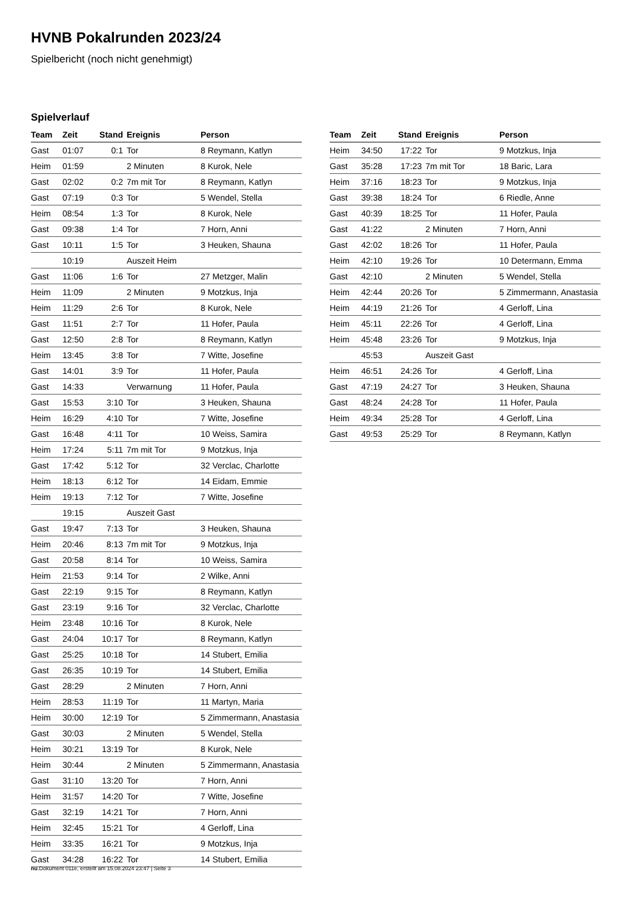HVNB Pokalrunden 2023/24
Spielbericht (noch nicht genehmigt)
Spielverlauf
| Team | Zeit | Stand | Ereignis | Person |
| --- | --- | --- | --- | --- |
| Gast | 01:07 | 0:1 | Tor | 8 Reymann, Katlyn |
| Heim | 01:59 | | 2 Minuten | 8 Kurok, Nele |
| Gast | 02:02 | 0:2 | 7m mit Tor | 8 Reymann, Katlyn |
| Gast | 07:19 | 0:3 | Tor | 5 Wendel, Stella |
| Heim | 08:54 | 1:3 | Tor | 8 Kurok, Nele |
| Gast | 09:38 | 1:4 | Tor | 7 Horn, Anni |
| Gast | 10:11 | 1:5 | Tor | 3 Heuken, Shauna |
| | 10:19 | | Auszeit Heim | |
| Gast | 11:06 | 1:6 | Tor | 27 Metzger, Malin |
| Heim | 11:09 | | 2 Minuten | 9 Motzkus, Inja |
| Heim | 11:29 | 2:6 | Tor | 8 Kurok, Nele |
| Gast | 11:51 | 2:7 | Tor | 11 Hofer, Paula |
| Gast | 12:50 | 2:8 | Tor | 8 Reymann, Katlyn |
| Heim | 13:45 | 3:8 | Tor | 7 Witte, Josefine |
| Gast | 14:01 | 3:9 | Tor | 11 Hofer, Paula |
| Gast | 14:33 | | Verwarnung | 11 Hofer, Paula |
| Gast | 15:53 | 3:10 | Tor | 3 Heuken, Shauna |
| Heim | 16:29 | 4:10 | Tor | 7 Witte, Josefine |
| Gast | 16:48 | 4:11 | Tor | 10 Weiss, Samira |
| Heim | 17:24 | 5:11 | 7m mit Tor | 9 Motzkus, Inja |
| Gast | 17:42 | 5:12 | Tor | 32 Verclac, Charlotte |
| Heim | 18:13 | 6:12 | Tor | 14 Eidam, Emmie |
| Heim | 19:13 | 7:12 | Tor | 7 Witte, Josefine |
| | 19:15 | | Auszeit Gast | |
| Gast | 19:47 | 7:13 | Tor | 3 Heuken, Shauna |
| Heim | 20:46 | 8:13 | 7m mit Tor | 9 Motzkus, Inja |
| Gast | 20:58 | 8:14 | Tor | 10 Weiss, Samira |
| Heim | 21:53 | 9:14 | Tor | 2 Wilke, Anni |
| Gast | 22:19 | 9:15 | Tor | 8 Reymann, Katlyn |
| Gast | 23:19 | 9:16 | Tor | 32 Verclac, Charlotte |
| Heim | 23:48 | 10:16 | Tor | 8 Kurok, Nele |
| Gast | 24:04 | 10:17 | Tor | 8 Reymann, Katlyn |
| Gast | 25:25 | 10:18 | Tor | 14 Stubert, Emilia |
| Gast | 26:35 | 10:19 | Tor | 14 Stubert, Emilia |
| Gast | 28:29 | | 2 Minuten | 7 Horn, Anni |
| Heim | 28:53 | 11:19 | Tor | 11 Martyn, Maria |
| Heim | 30:00 | 12:19 | Tor | 5 Zimmermann, Anastasia |
| Gast | 30:03 | | 2 Minuten | 5 Wendel, Stella |
| Heim | 30:21 | 13:19 | Tor | 8 Kurok, Nele |
| Heim | 30:44 | | 2 Minuten | 5 Zimmermann, Anastasia |
| Gast | 31:10 | 13:20 | Tor | 7 Horn, Anni |
| Heim | 31:57 | 14:20 | Tor | 7 Witte, Josefine |
| Gast | 32:19 | 14:21 | Tor | 7 Horn, Anni |
| Heim | 32:45 | 15:21 | Tor | 4 Gerloff, Lina |
| Heim | 33:35 | 16:21 | Tor | 9 Motzkus, Inja |
| Gast | 34:28 | 16:22 | Tor | 14 Stubert, Emilia |
| Team | Zeit | Stand | Ereignis | Person |
| --- | --- | --- | --- | --- |
| Heim | 34:50 | 17:22 | Tor | 9 Motzkus, Inja |
| Gast | 35:28 | 17:23 | 7m mit Tor | 18 Baric, Lara |
| Heim | 37:16 | 18:23 | Tor | 9 Motzkus, Inja |
| Gast | 39:38 | 18:24 | Tor | 6 Riedle, Anne |
| Gast | 40:39 | 18:25 | Tor | 11 Hofer, Paula |
| Gast | 41:22 | | 2 Minuten | 7 Horn, Anni |
| Gast | 42:02 | 18:26 | Tor | 11 Hofer, Paula |
| Heim | 42:10 | 19:26 | Tor | 10 Determann, Emma |
| Gast | 42:10 | | 2 Minuten | 5 Wendel, Stella |
| Heim | 42:44 | 20:26 | Tor | 5 Zimmermann, Anastasia |
| Heim | 44:19 | 21:26 | Tor | 4 Gerloff, Lina |
| Heim | 45:11 | 22:26 | Tor | 4 Gerloff, Lina |
| Heim | 45:48 | 23:26 | Tor | 9 Motzkus, Inja |
| | 45:53 | | Auszeit Gast | |
| Heim | 46:51 | 24:26 | Tor | 4 Gerloff, Lina |
| Gast | 47:19 | 24:27 | Tor | 3 Heuken, Shauna |
| Gast | 48:24 | 24:28 | Tor | 11 Hofer, Paula |
| Heim | 49:34 | 25:28 | Tor | 4 Gerloff, Lina |
| Gast | 49:53 | 25:29 | Tor | 8 Reymann, Katlyn |
nu.Dokument 011e, erstellt am 15.08.2024 23:47 | Seite 3